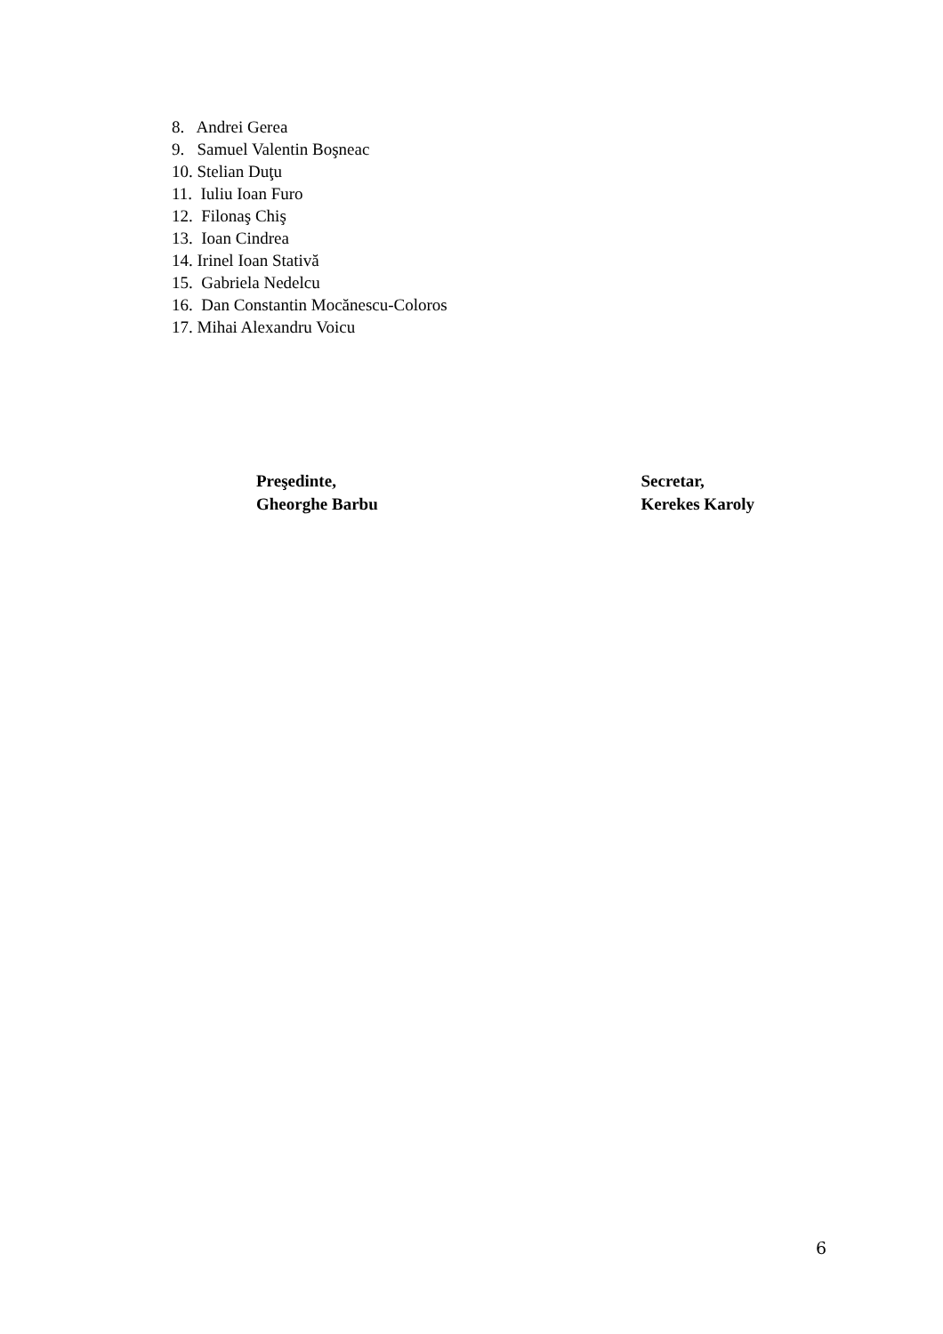8. Andrei Gerea
9. Samuel Valentin Boşneac
10. Stelian Duţu
11. Iuliu Ioan Furo
12. Filonaş Chiş
13. Ioan Cindrea
14. Irinel Ioan Stativă
15. Gabriela Nedelcu
16. Dan Constantin Mocănescu-Coloros
17. Mihai Alexandru Voicu
Preşedinte,
Gheorghe Barbu
Secretar,
Kerekes Karoly
6